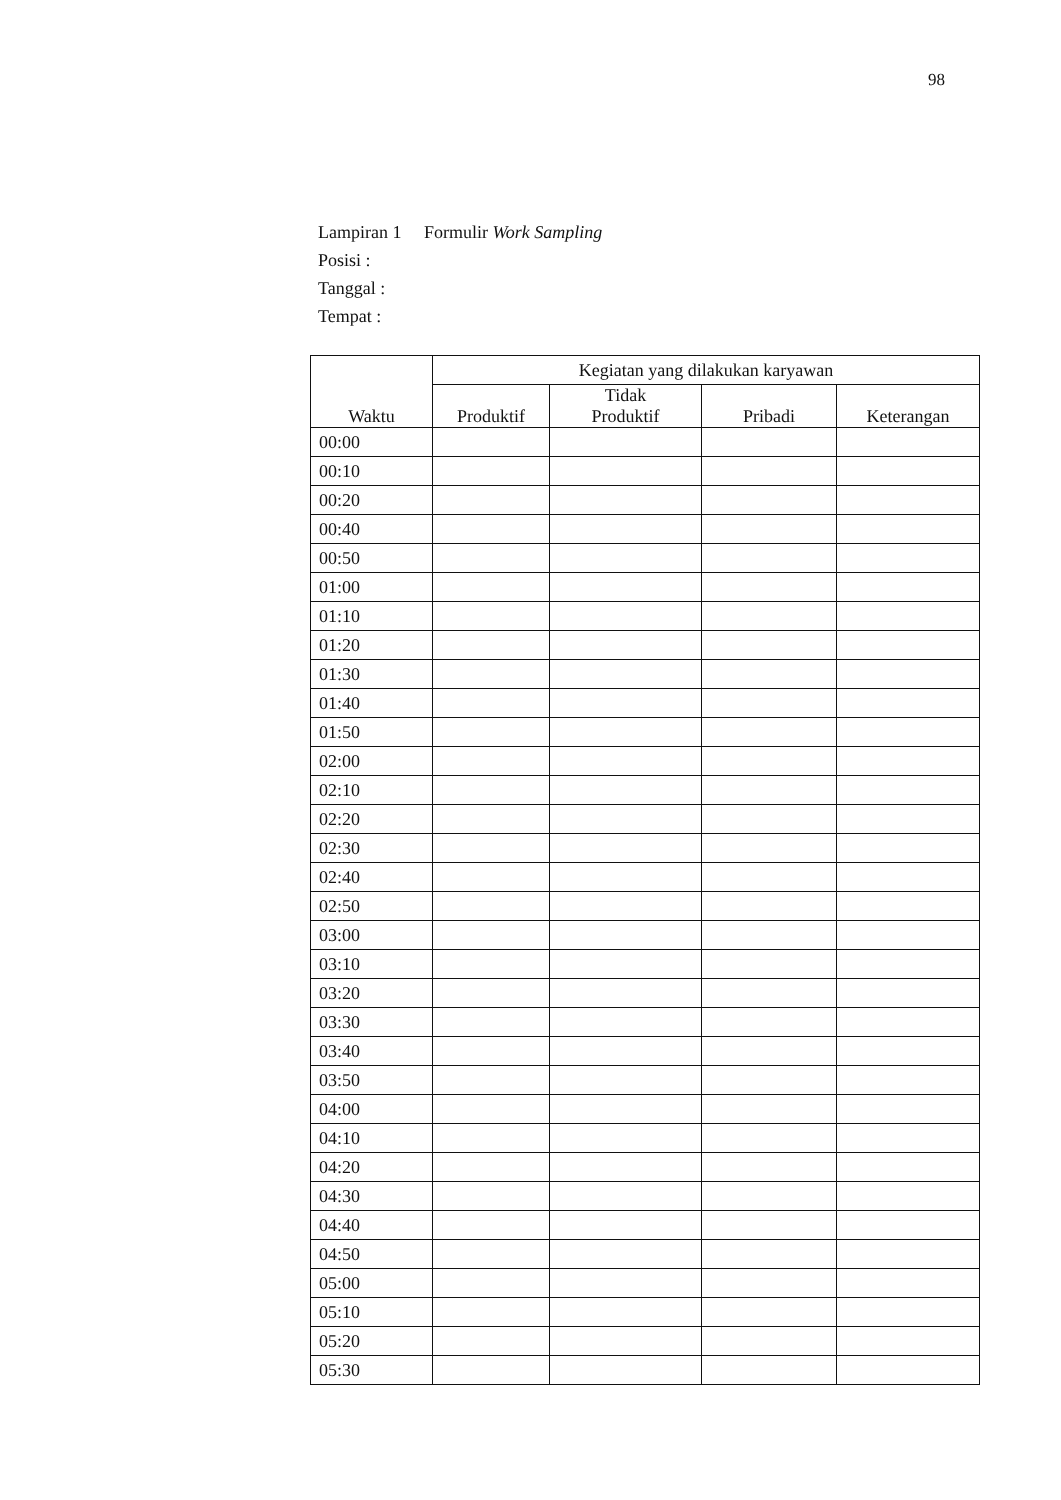98
Lampiran 1 Formulir Work Sampling
Posisi :
Tanggal :
Tempat :
| Waktu | Kegiatan yang dilakukan karyawan | | | |
| --- | --- | --- | --- | --- |
| | Produktif | Tidak Produktif | Pribadi | Keterangan |
| 00:00 | | | | |
| 00:10 | | | | |
| 00:20 | | | | |
| 00:40 | | | | |
| 00:50 | | | | |
| 01:00 | | | | |
| 01:10 | | | | |
| 01:20 | | | | |
| 01:30 | | | | |
| 01:40 | | | | |
| 01:50 | | | | |
| 02:00 | | | | |
| 02:10 | | | | |
| 02:20 | | | | |
| 02:30 | | | | |
| 02:40 | | | | |
| 02:50 | | | | |
| 03:00 | | | | |
| 03:10 | | | | |
| 03:20 | | | | |
| 03:30 | | | | |
| 03:40 | | | | |
| 03:50 | | | | |
| 04:00 | | | | |
| 04:10 | | | | |
| 04:20 | | | | |
| 04:30 | | | | |
| 04:40 | | | | |
| 04:50 | | | | |
| 05:00 | | | | |
| 05:10 | | | | |
| 05:20 | | | | |
| 05:30 | | | | |